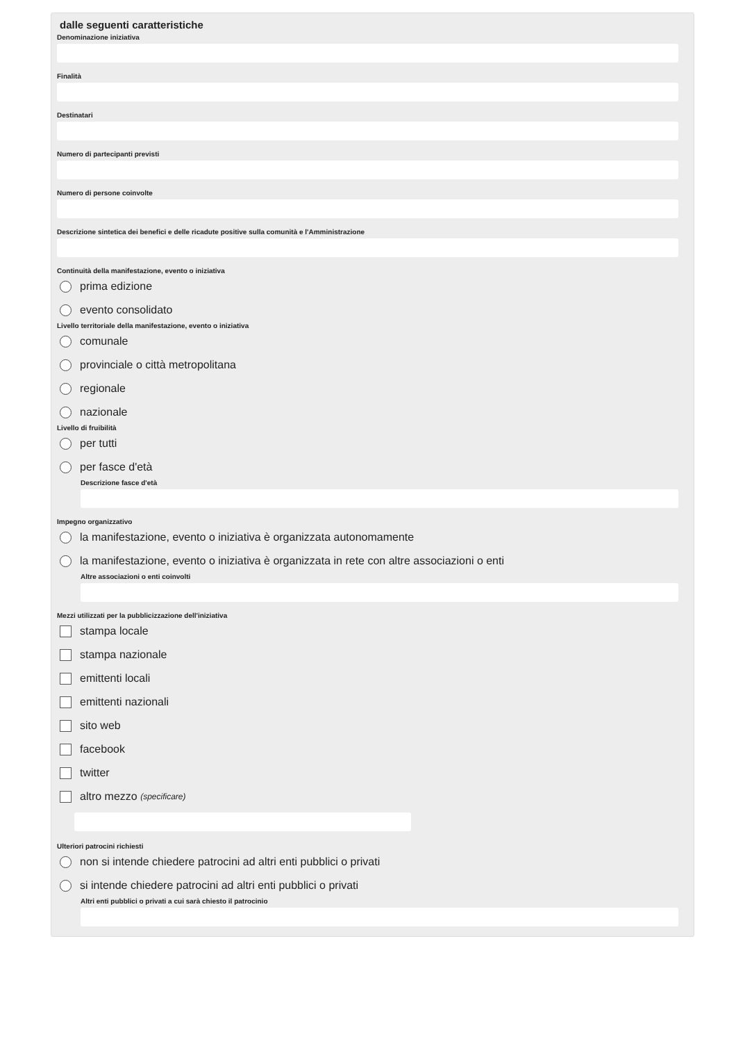dalle seguenti caratteristiche
Denominazione iniziativa
Finalità
Destinatari
Numero di partecipanti previsti
Numero di persone coinvolte
Descrizione sintetica dei benefici e delle ricadute positive sulla comunità e l'Amministrazione
Continuità della manifestazione, evento o iniziativa
prima edizione
evento consolidato
Livello territoriale della manifestazione, evento o iniziativa
comunale
provinciale o città metropolitana
regionale
nazionale
Livello di fruibilità
per tutti
per fasce d'età
Descrizione fasce d'età
Impegno organizzativo
la manifestazione, evento o iniziativa è organizzata autonomamente
la manifestazione, evento o iniziativa è organizzata in rete con altre associazioni o enti
Altre associazioni o enti coinvolti
Mezzi utilizzati per la pubblicizzazione dell'iniziativa
stampa locale
stampa nazionale
emittenti locali
emittenti nazionali
sito web
facebook
twitter
altro mezzo (specificare)
Ulteriori patrocini richiesti
non si intende chiedere patrocini ad altri enti pubblici o privati
si intende chiedere patrocini ad altri enti pubblici o privati
Altri enti pubblici o privati a cui sarà chiesto il patrocinio